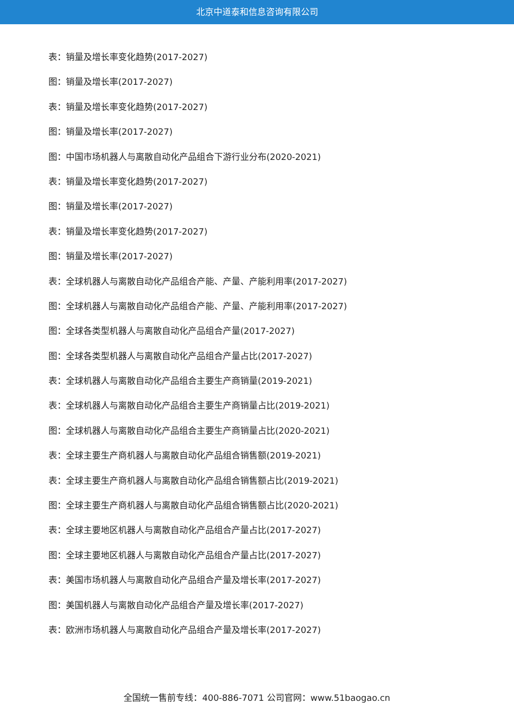北京中道泰和信息咨询有限公司
表：销量及增长率变化趋势(2017-2027)
图：销量及增长率(2017-2027)
表：销量及增长率变化趋势(2017-2027)
图：销量及增长率(2017-2027)
图：中国市场机器人与离散自动化产品组合下游行业分布(2020-2021)
表：销量及增长率变化趋势(2017-2027)
图：销量及增长率(2017-2027)
表：销量及增长率变化趋势(2017-2027)
图：销量及增长率(2017-2027)
表：全球机器人与离散自动化产品组合产能、产量、产能利用率(2017-2027)
图：全球机器人与离散自动化产品组合产能、产量、产能利用率(2017-2027)
图：全球各类型机器人与离散自动化产品组合产量(2017-2027)
图：全球各类型机器人与离散自动化产品组合产量占比(2017-2027)
表：全球机器人与离散自动化产品组合主要生产商销量(2019-2021)
表：全球机器人与离散自动化产品组合主要生产商销量占比(2019-2021)
图：全球机器人与离散自动化产品组合主要生产商销量占比(2020-2021)
表：全球主要生产商机器人与离散自动化产品组合销售额(2019-2021)
表：全球主要生产商机器人与离散自动化产品组合销售额占比(2019-2021)
图：全球主要生产商机器人与离散自动化产品组合销售额占比(2020-2021)
表：全球主要地区机器人与离散自动化产品组合产量占比(2017-2027)
图：全球主要地区机器人与离散自动化产品组合产量占比(2017-2027)
表：美国市场机器人与离散自动化产品组合产量及增长率(2017-2027)
图：美国机器人与离散自动化产品组合产量及增长率(2017-2027)
表：欧洲市场机器人与离散自动化产品组合产量及增长率(2017-2027)
全国统一售前专线：400-886-7071 公司官网：www.51baogao.cn